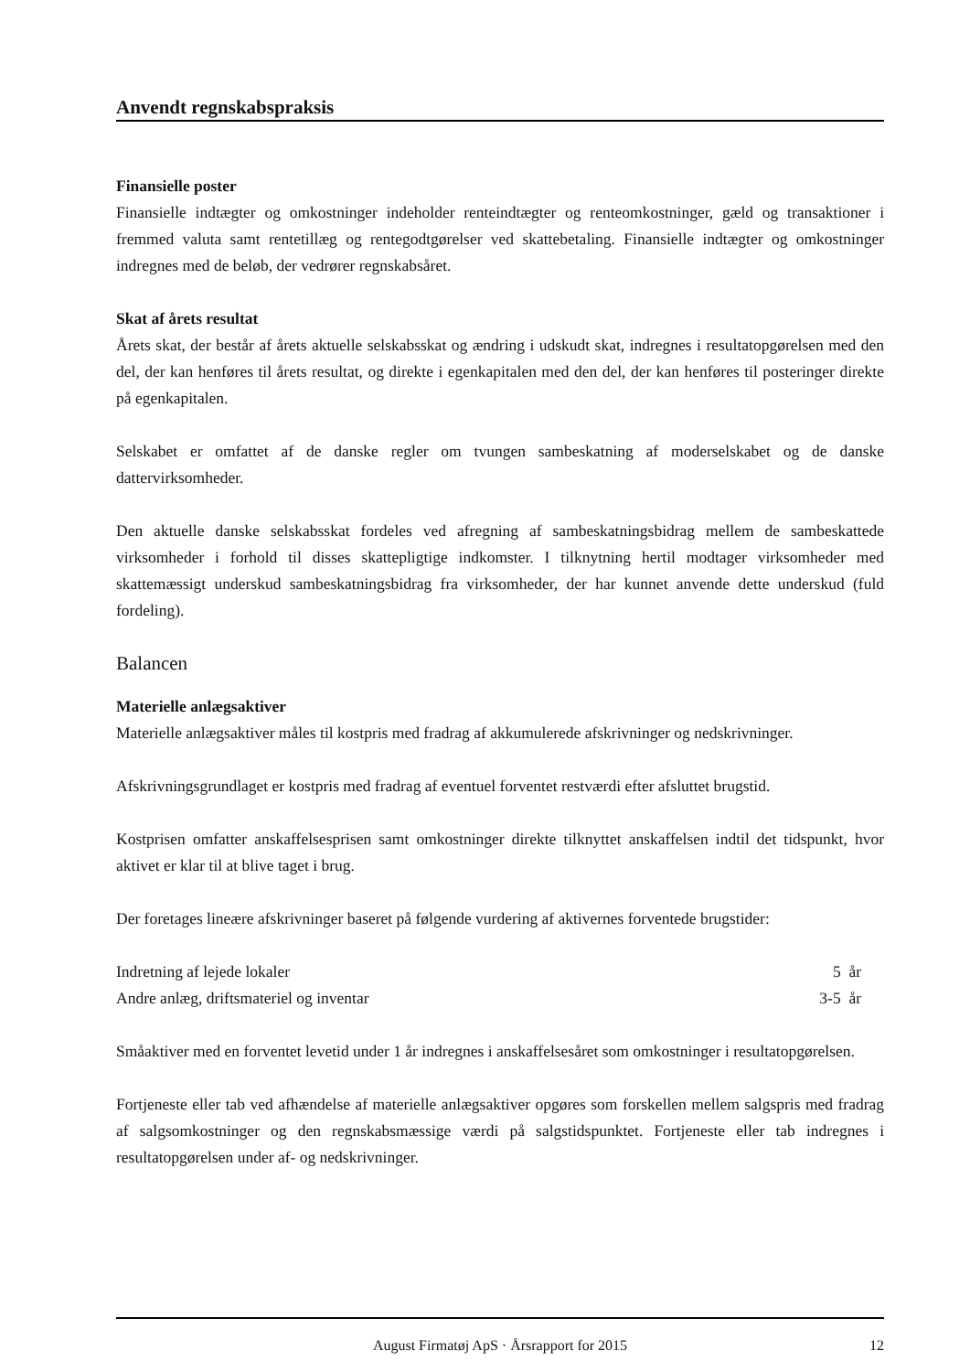Anvendt regnskabspraksis
Finansielle poster
Finansielle indtægter og omkostninger indeholder renteindtægter og renteomkostninger, gæld og transaktioner i fremmed valuta samt rentetillæg og rentegodtgørelser ved skattebetaling. Finansielle indtægter og omkostninger indregnes med de beløb, der vedrører regnskabsåret.
Skat af årets resultat
Årets skat, der består af årets aktuelle selskabsskat og ændring i udskudt skat, indregnes i resultatopgørelsen med den del, der kan henføres til årets resultat, og direkte i egenkapitalen med den del, der kan henføres til posteringer direkte på egenkapitalen.
Selskabet er omfattet af de danske regler om tvungen sambeskatning af moderselskabet og de danske dattervirksomheder.
Den aktuelle danske selskabsskat fordeles ved afregning af sambeskatningsbidrag mellem de sambeskattede virksomheder i forhold til disses skattepligtige indkomster. I tilknytning hertil modtager virksomheder med skattemæssigt underskud sambeskatningsbidrag fra virksomheder, der har kunnet anvende dette underskud (fuld fordeling).
Balancen
Materielle anlægsaktiver
Materielle anlægsaktiver måles til kostpris med fradrag af akkumulerede afskrivninger og nedskrivninger.
Afskrivningsgrundlaget er kostpris med fradrag af eventuel forventet restværdi efter afsluttet brugstid.
Kostprisen omfatter anskaffelsesprisen samt omkostninger direkte tilknyttet anskaffelsen indtil det tidspunkt, hvor aktivet er klar til at blive taget i brug.
Der foretages lineære afskrivninger baseret på følgende vurdering af aktivernes forventede brugstider:
| Indretning af lejede lokaler | 5 år |
| Andre anlæg, driftsmateriel og inventar | 3-5 år |
Småaktiver med en forventet levetid under 1 år indregnes i anskaffelsesåret som omkostninger i resultatopgørelsen.
Fortjeneste eller tab ved afhændelse af materielle anlægsaktiver opgøres som forskellen mellem salgspris med fradrag af salgsomkostninger og den regnskabsmæssige værdi på salgstidspunktet. Fortjeneste eller tab indregnes i resultatopgørelsen under af- og nedskrivninger.
August Firmatøj ApS · Årsrapport for 2015
12